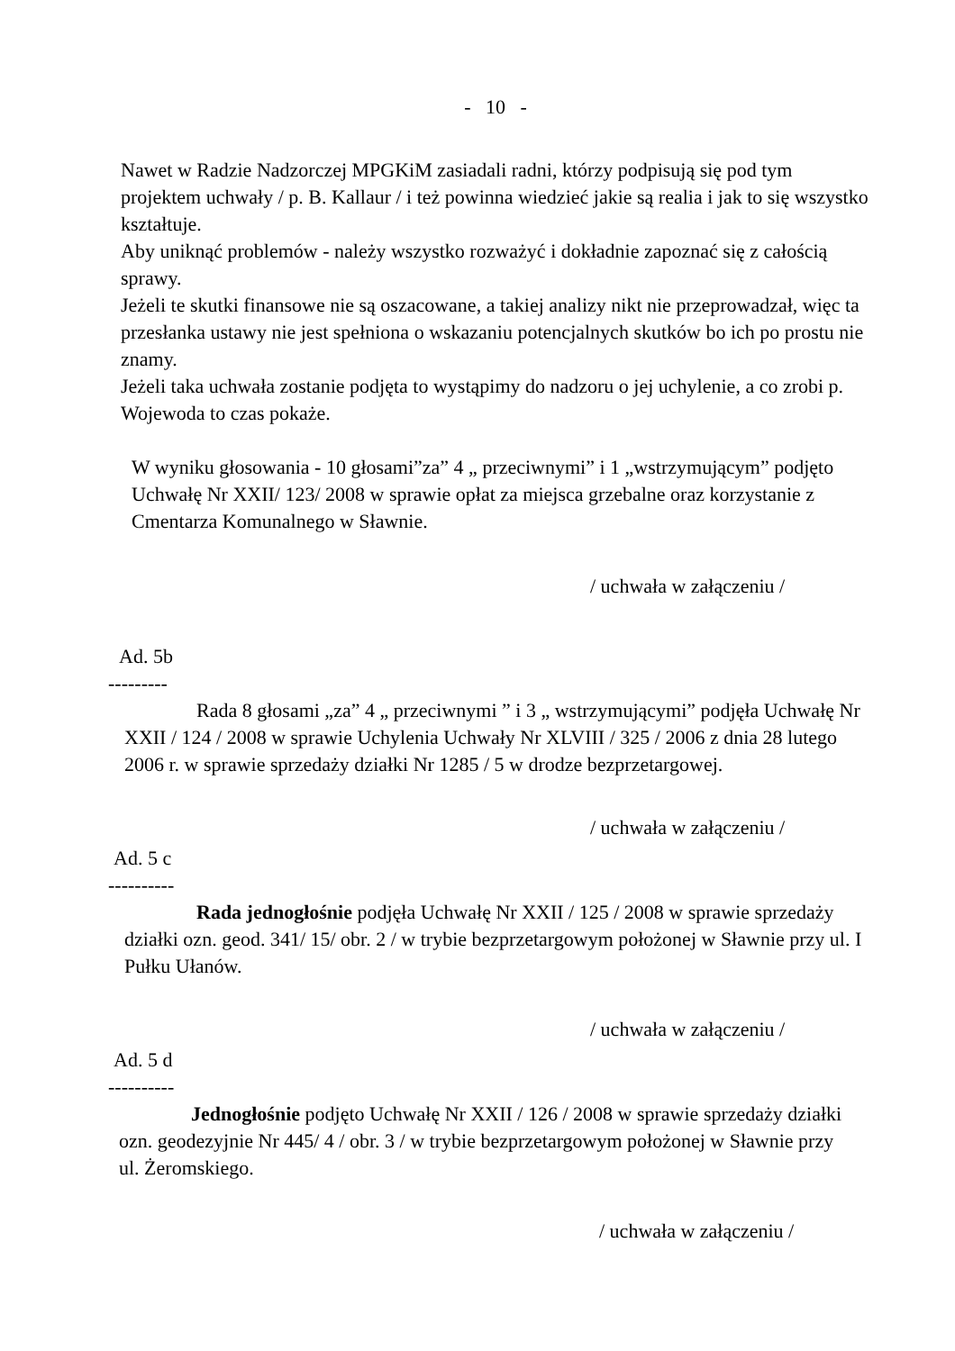- 10 -
Nawet w Radzie Nadzorczej MPGKiM zasiadali radni, którzy podpisują się pod tym projektem uchwały / p. B. Kallaur / i też powinna wiedzieć jakie są realia i jak to się wszystko kształtuje.
Aby uniknąć problemów - należy wszystko rozważyć i dokładnie zapoznać się z całością sprawy.
Jeżeli te skutki finansowe nie są oszacowane, a takiej analizy nikt nie przeprowadzał, więc ta przesłanka ustawy nie jest spełniona o wskazaniu potencjalnych skutków bo ich po prostu nie znamy.
Jeżeli taka uchwała zostanie podjęta to wystąpimy do nadzoru o jej uchylenie, a co zrobi p. Wojewoda to czas pokaże.
W wyniku głosowania - 10 głosami”za” 4 „ przeciwnymi” i 1 „wstrzymującym” podjęto Uchwałę Nr XXII/ 123/ 2008 w sprawie opłat za miejsca grzebalne oraz korzystanie z Cmentarza Komunalnego w Sławnie.
/ uchwała w załączeniu /
Ad. 5b
---------
Rada 8 głosami „za” 4 „ przeciwnymi ” i 3 „ wstrzymującymi” podjęła Uchwałę Nr XXII / 124 / 2008 w sprawie Uchylenia Uchwały Nr XLVIII / 325 / 2006 z dnia 28 lutego 2006 r. w sprawie sprzedaży działki Nr 1285 / 5 w drodze bezprzetargowej.
/ uchwała w załączeniu /
Ad. 5 c
----------
Rada jednogłośnie podjęła Uchwałę Nr XXII / 125 / 2008 w sprawie sprzedaży działki ozn. geod. 341/ 15/ obr. 2 / w trybie bezprzetargowym położonej w Sławnie przy ul. I Pułku Ułanów.
/ uchwała w załączeniu /
Ad. 5 d
----------
Jednogłośnie podjęto Uchwałę Nr XXII / 126 / 2008 w sprawie sprzedaży działki ozn. geodezyjnie Nr 445/ 4 / obr. 3 / w trybie bezprzetargowym położonej w Sławnie przy ul. Żeromskiego.
/ uchwała w załączeniu /